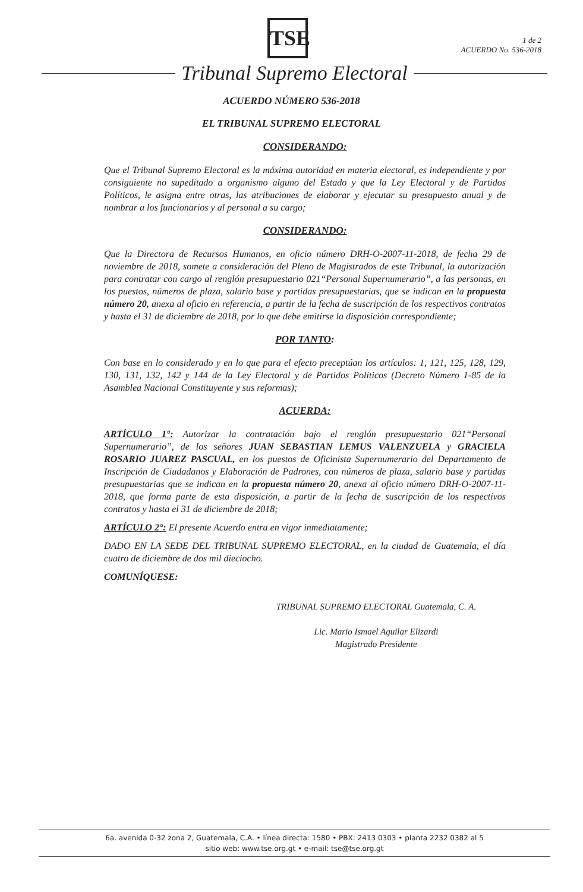TSE
1 de 2
ACUERDO No. 536-2018
Tribunal Supremo Electoral
ACUERDO NÚMERO 536-2018
EL TRIBUNAL SUPREMO ELECTORAL
CONSIDERANDO:
Que el Tribunal Supremo Electoral es la máxima autoridad en materia electoral, es independiente y por consiguiente no supeditado a organismo alguno del Estado y que la Ley Electoral y de Partidos Políticos, le asigna entre otras, las atribuciones de elaborar y ejecutar su presupuesto anual y de nombrar a los funcionarios y al personal a su cargo;
CONSIDERANDO:
Que la Directora de Recursos Humanos, en oficio número DRH-O-2007-11-2018, de fecha 29 de noviembre de 2018, somete a consideración del Pleno de Magistrados de este Tribunal, la autorización para contratar con cargo al renglón presupuestario 021“Personal Supernumerario”, a las personas, en los puestos, números de plaza, salario base y partidas presupuestarias, que se indican en la propuesta número 20, anexa al oficio en referencia, a partir de la fecha de suscripción de los respectivos contratos y hasta el 31 de diciembre de 2018, por lo que debe emitirse la disposición correspondiente;
POR TANTO:
Con base en lo considerado y en lo que para el efecto preceptúan los artículos: 1, 121, 125, 128, 129, 130, 131, 132, 142 y 144 de la Ley Electoral y de Partidos Políticos (Decreto Número 1-85 de la Asamblea Nacional Constituyente y sus reformas);
ACUERDA:
ARTÍCULO 1°: Autorizar la contratación bajo el renglón presupuestario 021“Personal Supernumerario”, de los señores JUAN SEBASTIAN LEMUS VALENZUELA y GRACIELA ROSARIO JUAREZ PASCUAL, en los puestos de Oficinista Supernumerario del Departamento de Inscripción de Ciudadanos y Elaboración de Padrones, con números de plaza, salario base y partidas presupuestarias que se indican en la propuesta número 20, anexa al oficio número DRH-O-2007-11-2018, que forma parte de esta disposición, a partir de la fecha de suscripción de los respectivos contratos y hasta el 31 de diciembre de 2018;
ARTÍCULO 2°: El presente Acuerdo entra en vigor inmediatamente;
DADO EN LA SEDE DEL TRIBUNAL SUPREMO ELECTORAL, en la ciudad de Guatemala, el día cuatro de diciembre de dos mil dieciocho.
COMUNÍQUESE:
TRIBUNAL SUPREMO ELECTORAL Guatemala, C. A.
Lic. Mario Ismael Aguilar Elizardi
Magistrado Presidente
6a. avenida 0-32 zona 2, Guatemala, C.A. • línea directa: 1580 • PBX: 2413 0303 • planta 2232 0382 al 5
sitio web: www.tse.org.gt • e-mail: tse@tse.org.gt